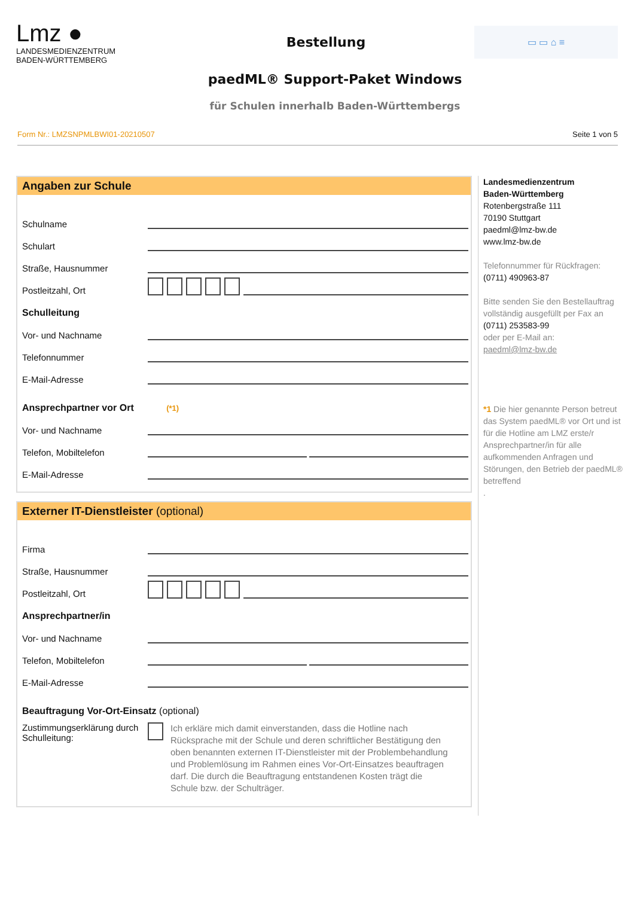Lmz ●
LANDESMEDIENZENTRUM
BADEN-WÜRTTEMBERG
Bestellung
▭ ▭ ⌂ ≡
paedML® Support-Paket Windows
für Schulen innerhalb Baden-Württembergs
Form Nr.: LMZSNPMLBWI01-20210507 Seite 1 von 5
Angaben zur Schule
Schulname
Schulart
Straße, Hausnummer
Postleitzahl, Ort
Schulleitung
Vor- und Nachname
Telefonnummer
E-Mail-Adresse
Ansprechpartner vor Ort (*1)
Vor- und Nachname
Telefon, Mobiltelefon
E-Mail-Adresse
Externer IT-Dienstleister (optional)
Firma
Straße, Hausnummer
Postleitzahl, Ort
Ansprechpartner/in
Vor- und Nachname
Telefon, Mobiltelefon
E-Mail-Adresse
Beauftragung Vor-Ort-Einsatz (optional)
Zustimmungserklärung durch Schulleitung:
Ich erkläre mich damit einverstanden, dass die Hotline nach Rücksprache mit der Schule und deren schriftlicher Bestätigung den oben benannten externen IT-Dienstleister mit der Problembehandlung und Problemlösung im Rahmen eines Vor-Ort-Einsatzes beauftragen darf. Die durch die Beauftragung entstandenen Kosten trägt die Schule bzw. der Schulträger.
Landesmedienzentrum
Baden-Württemberg
Rotenbergstraße 111
70190 Stuttgart
paedml@lmz-bw.de
www.lmz-bw.de
Telefonnummer für Rückfragen:
(0711) 490963-87
Bitte senden Sie den Bestellauftrag vollständig ausgefüllt per Fax an
(0711) 253583-99
oder per E-Mail an:
paedml@lmz-bw.de
*1 Die hier genannte Person betreut das System paedML® vor Ort und ist für die Hotline am LMZ erste/r Ansprechpartner/in für alle aufkommenden Anfragen und Störungen, den Betrieb der paedML® betreffend
.